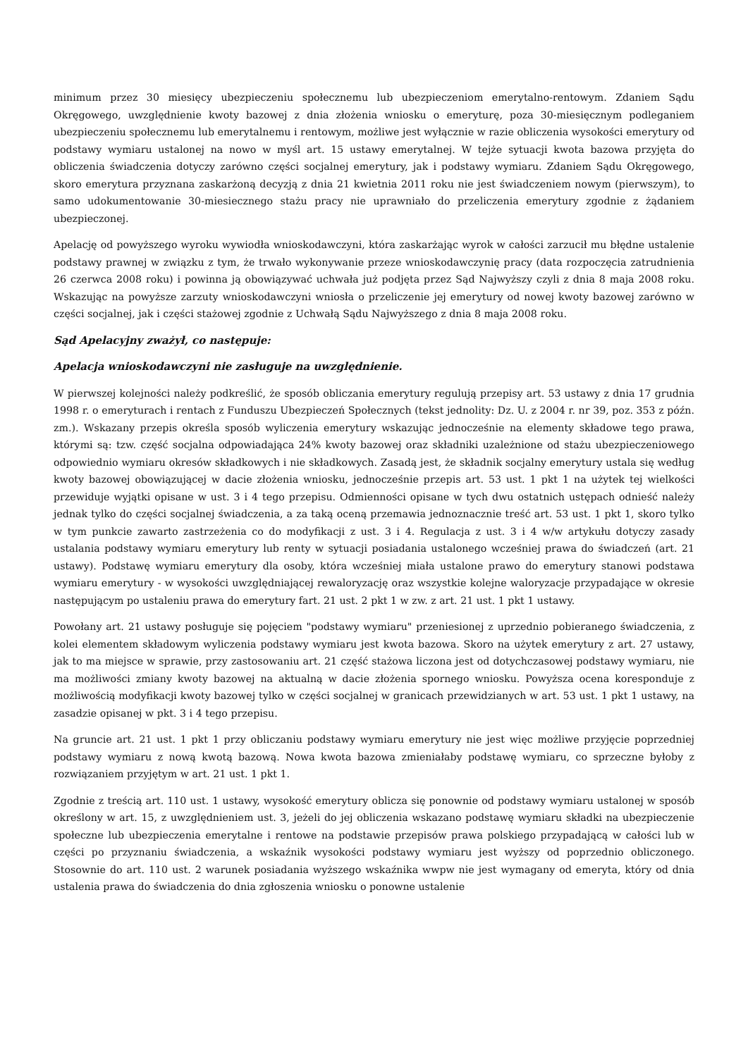minimum przez 30 miesięcy ubezpieczeniu społecznemu lub ubezpieczeniom emerytalno-rentowym. Zdaniem Sądu Okręgowego, uwzględnienie kwoty bazowej z dnia złożenia wniosku o emeryturę, poza 30-miesięcznym podleganiem ubezpieczeniu społecznemu lub emerytalnemu i rentowym, możliwe jest wyłącznie w razie obliczenia wysokości emerytury od podstawy wymiaru ustalonej na nowo w myśl art. 15 ustawy emerytalnej. W tejże sytuacji kwota bazowa przyjęta do obliczenia świadczenia dotyczy zarówno części socjalnej emerytury, jak i podstawy wymiaru. Zdaniem Sądu Okręgowego, skoro emerytura przyznana zaskarżoną decyzją z dnia 21 kwietnia 2011 roku nie jest świadczeniem nowym (pierwszym), to samo udokumentowanie 30-miesiecznego stażu pracy nie uprawniało do przeliczenia emerytury zgodnie z żądaniem ubezpieczonej.
Apelację od powyższego wyroku wywiodła wnioskodawczyni, która zaskarżając wyrok w całości zarzucił mu błędne ustalenie podstawy prawnej w związku z tym, że trwało wykonywanie przeze wnioskodawczynię pracy (data rozpoczęcia zatrudnienia 26 czerwca 2008 roku) i powinna ją obowiązywać uchwała już podjęta przez Sąd Najwyższy czyli z dnia 8 maja 2008 roku. Wskazując na powyższe zarzuty wnioskodawczyni wniosła o przeliczenie jej emerytury od nowej kwoty bazowej zarówno w części socjalnej, jak i części stażowej zgodnie z Uchwałą Sądu Najwyższego z dnia 8 maja 2008 roku.
Sąd Apelacyjny zważył, co następuje:
Apelacja wnioskodawczyni nie zasługuje na uwzględnienie.
W pierwszej kolejności należy podkreślić, że sposób obliczania emerytury regulują przepisy art. 53 ustawy z dnia 17 grudnia 1998 r. o emeryturach i rentach z Funduszu Ubezpieczeń Społecznych (tekst jednolity: Dz. U. z 2004 r. nr 39, poz. 353 z późn. zm.). Wskazany przepis określa sposób wyliczenia emerytury wskazując jednocześnie na elementy składowe tego prawa, którymi są: tzw. część socjalna odpowiadająca 24% kwoty bazowej oraz składniki uzależnione od stażu ubezpieczeniowego odpowiednio wymiaru okresów składkowych i nie składkowych. Zasadą jest, że składnik socjalny emerytury ustala się według kwoty bazowej obowiązującej w dacie złożenia wniosku, jednocześnie przepis art. 53 ust. 1 pkt 1 na użytek tej wielkości przewiduje wyjątki opisane w ust. 3 i 4 tego przepisu. Odmienności opisane w tych dwu ostatnich ustępach odnieść należy jednak tylko do części socjalnej świadczenia, a za taką oceną przemawia jednoznacznie treść art. 53 ust. 1 pkt 1, skoro tylko w tym punkcie zawarto zastrzeżenia co do modyfikacji z ust. 3 i 4. Regulacja z ust. 3 i 4 w/w artykułu dotyczy zasady ustalania podstawy wymiaru emerytury lub renty w sytuacji posiadania ustalonego wcześniej prawa do świadczeń (art. 21 ustawy). Podstawę wymiaru emerytury dla osoby, która wcześniej miała ustalone prawo do emerytury stanowi podstawa wymiaru emerytury - w wysokości uwzględniającej rewaloryzację oraz wszystkie kolejne waloryzacje przypadające w okresie następującym po ustaleniu prawa do emerytury fart. 21 ust. 2 pkt 1 w zw. z art. 21 ust. 1 pkt 1 ustawy.
Powołany art. 21 ustawy posługuje się pojęciem "podstawy wymiaru" przeniesionej z uprzednio pobieranego świadczenia, z kolei elementem składowym wyliczenia podstawy wymiaru jest kwota bazowa. Skoro na użytek emerytury z art. 27 ustawy, jak to ma miejsce w sprawie, przy zastosowaniu art. 21 część stażowa liczona jest od dotychczasowej podstawy wymiaru, nie ma możliwości zmiany kwoty bazowej na aktualną w dacie złożenia spornego wniosku. Powyższa ocena koresponduje z możliwością modyfikacji kwoty bazowej tylko w części socjalnej w granicach przewidzianych w art. 53 ust. 1 pkt 1 ustawy, na zasadzie opisanej w pkt. 3 i 4 tego przepisu.
Na gruncie art. 21 ust. 1 pkt 1 przy obliczaniu podstawy wymiaru emerytury nie jest więc możliwe przyjęcie poprzedniej podstawy wymiaru z nową kwotą bazową. Nowa kwota bazowa zmieniałaby podstawę wymiaru, co sprzeczne byłoby z rozwiązaniem przyjętym w art. 21 ust. 1 pkt 1.
Zgodnie z treścią art. 110 ust. 1 ustawy, wysokość emerytury oblicza się ponownie od podstawy wymiaru ustalonej w sposób określony w art. 15, z uwzględnieniem ust. 3, jeżeli do jej obliczenia wskazano podstawę wymiaru składki na ubezpieczenie społeczne lub ubezpieczenia emerytalne i rentowe na podstawie przepisów prawa polskiego przypadającą w całości lub w części po przyznaniu świadczenia, a wskaźnik wysokości podstawy wymiaru jest wyższy od poprzednio obliczonego. Stosownie do art. 110 ust. 2 warunek posiadania wyższego wskaźnika wwpw nie jest wymagany od emeryta, który od dnia ustalenia prawa do świadczenia do dnia zgłoszenia wniosku o ponowne ustalenie